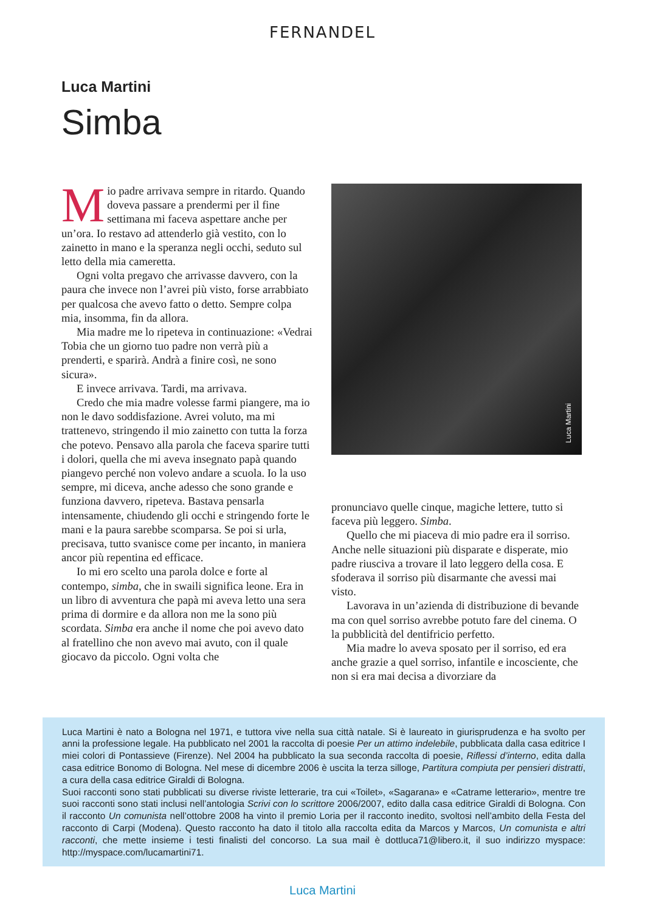FERNANDEL
Luca Martini
Simba
Mio padre arrivava sempre in ritardo. Quando doveva passare a prendermi per il fine settimana mi faceva aspettare anche per un’ora. Io restavo ad attenderlo già vestito, con lo zainetto in mano e la speranza negli occhi, seduto sul letto della mia cameretta.
Ogni volta pregavo che arrivasse davvero, con la paura che invece non l’avrei più visto, forse arrabbiato per qualcosa che avevo fatto o detto. Sempre colpa mia, insomma, fin da allora.
Mia madre me lo ripeteva in continuazione: «Vedrai Tobia che un giorno tuo padre non verrà più a prenderti, e sparirà. Andrà a finire così, ne sono sicura».
E invece arrivava. Tardi, ma arrivava.
Credo che mia madre volesse farmi piangere, ma io non le davo soddisfazione. Avrei voluto, ma mi trattenevo, stringendo il mio zainetto con tutta la forza che potevo. Pensavo alla parola che faceva sparire tutti i dolori, quella che mi aveva insegnato papà quando piangevo perché non volevo andare a scuola. Io la uso sempre, mi diceva, anche adesso che sono grande e funziona davvero, ripeteva. Bastava pensarla intensamente, chiudendo gli occhi e stringendo forte le mani e la paura sarebbe scomparsa. Se poi si urla, precisava, tutto svanisce come per incanto, in maniera ancor più repentina ed efficace.
Io mi ero scelto una parola dolce e forte al contempo, simba, che in swaili significa leone. Era in un libro di avventura che papà mi aveva letto una sera prima di dormire e da allora non me la sono più scordata. Simba era anche il nome che poi avevo dato al fratellino che non avevo mai avuto, con il quale giocavo da piccolo. Ogni volta che
Luca Martini
pronunciavo quelle cinque, magiche lettere, tutto si faceva più leggero. Simba.
Quello che mi piaceva di mio padre era il sorriso. Anche nelle situazioni più disparate e disperate, mio padre riusciva a trovare il lato leggero della cosa. E sfoderava il sorriso più disarmante che avessi mai visto.
Lavorava in un’azienda di distribuzione di bevande ma con quel sorriso avrebbe potuto fare del cinema. O la pubblicità del dentifricio perfetto.
Mia madre lo aveva sposato per il sorriso, ed era anche grazie a quel sorriso, infantile e incosciente, che non si era mai decisa a divorziare da
Luca Martini è nato a Bologna nel 1971, e tuttora vive nella sua città natale. Si è laureato in giurisprudenza e ha svolto per anni la professione legale. Ha pubblicato nel 2001 la raccolta di poesie Per un attimo indelebile, pubblicata dalla casa editrice I miei colori di Pontassieve (Firenze). Nel 2004 ha pubblicato la sua seconda raccolta di poesie, Riflessi d’interno, edita dalla casa editrice Bonomo di Bologna. Nel mese di dicembre 2006 è uscita la terza silloge, Partitura compiuta per pensieri distratti, a cura della casa editrice Giraldi di Bologna.
Suoi racconti sono stati pubblicati su diverse riviste letterarie, tra cui «Toilet», «Sagarana» e «Catrame letterario», mentre tre suoi racconti sono stati inclusi nell’antologia Scrivi con lo scrittore 2006/2007, edito dalla casa editrice Giraldi di Bologna. Con il racconto Un comunista nell’ottobre 2008 ha vinto il premio Loria per il racconto inedito, svoltosi nell’ambito della Festa del racconto di Carpi (Modena). Questo racconto ha dato il titolo alla raccolta edita da Marcos y Marcos, Un comunista e altri racconti, che mette insieme i testi finalisti del concorso. La sua mail è dottluca71@libero.it, il suo indirizzo myspace: http://myspace.com/lucamartini71.
Luca Martini